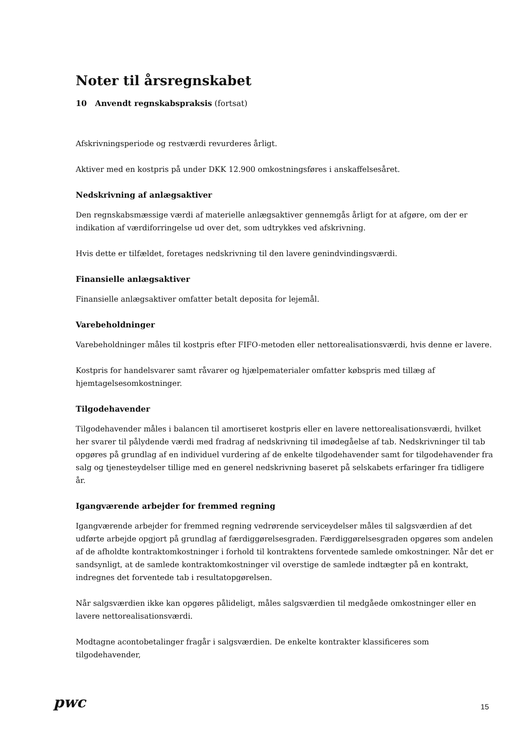Noter til årsregnskabet
10 Anvendt regnskabspraksis (fortsat)
Afskrivningsperiode og restværdi revurderes årligt.
Aktiver med en kostpris på under DKK 12.900 omkostningsføres i anskaffelsesåret.
Nedskrivning af anlægsaktiver
Den regnskabsmæssige værdi af materielle anlægsaktiver gennemgås årligt for at afgøre, om der er indikation af værdiforringelse ud over det, som udtrykkes ved afskrivning.
Hvis dette er tilfældet, foretages nedskrivning til den lavere genindvindingsværdi.
Finansielle anlægsaktiver
Finansielle anlægsaktiver omfatter betalt deposita for lejemål.
Varebeholdninger
Varebeholdninger måles til kostpris efter FIFO-metoden eller nettorealisationsværdi, hvis denne er lavere.
Kostpris for handelsvarer samt råvarer og hjælpematerialer omfatter købspris med tillæg af hjemtagelsesomkostninger.
Tilgodehavender
Tilgodehavender måles i balancen til amortiseret kostpris eller en lavere nettorealisationsværdi, hvilket her svarer til pålydende værdi med fradrag af nedskrivning til imødegåelse af tab. Nedskrivninger til tab opgøres på grundlag af en individuel vurdering af de enkelte tilgodehavender samt for tilgodehavender fra salg og tjenesteydelser tillige med en generel nedskrivning baseret på selskabets erfaringer fra tidligere år.
Igangværende arbejder for fremmed regning
Igangværende arbejder for fremmed regning vedrørende serviceydelser måles til salgsværdien af det udførte arbejde opgjort på grundlag af færdiggørelsesgraden. Færdiggørelsesgraden opgøres som andelen af de afholdte kontraktomkostninger i forhold til kontraktens forventede samlede omkostninger. Når det er sandsynligt, at de samlede kontraktomkostninger vil overstige de samlede indtægter på en kontrakt, indregnes det forventede tab i resultatopgørelsen.
Når salgsværdien ikke kan opgøres pålideligt, måles salgsværdien til medgåede omkostninger eller en lavere nettorealisationsværdi.
Modtagne acontobetalinger fragår i salgsværdien. De enkelte kontrakter klassificeres som tilgodehavender,
pwc 15